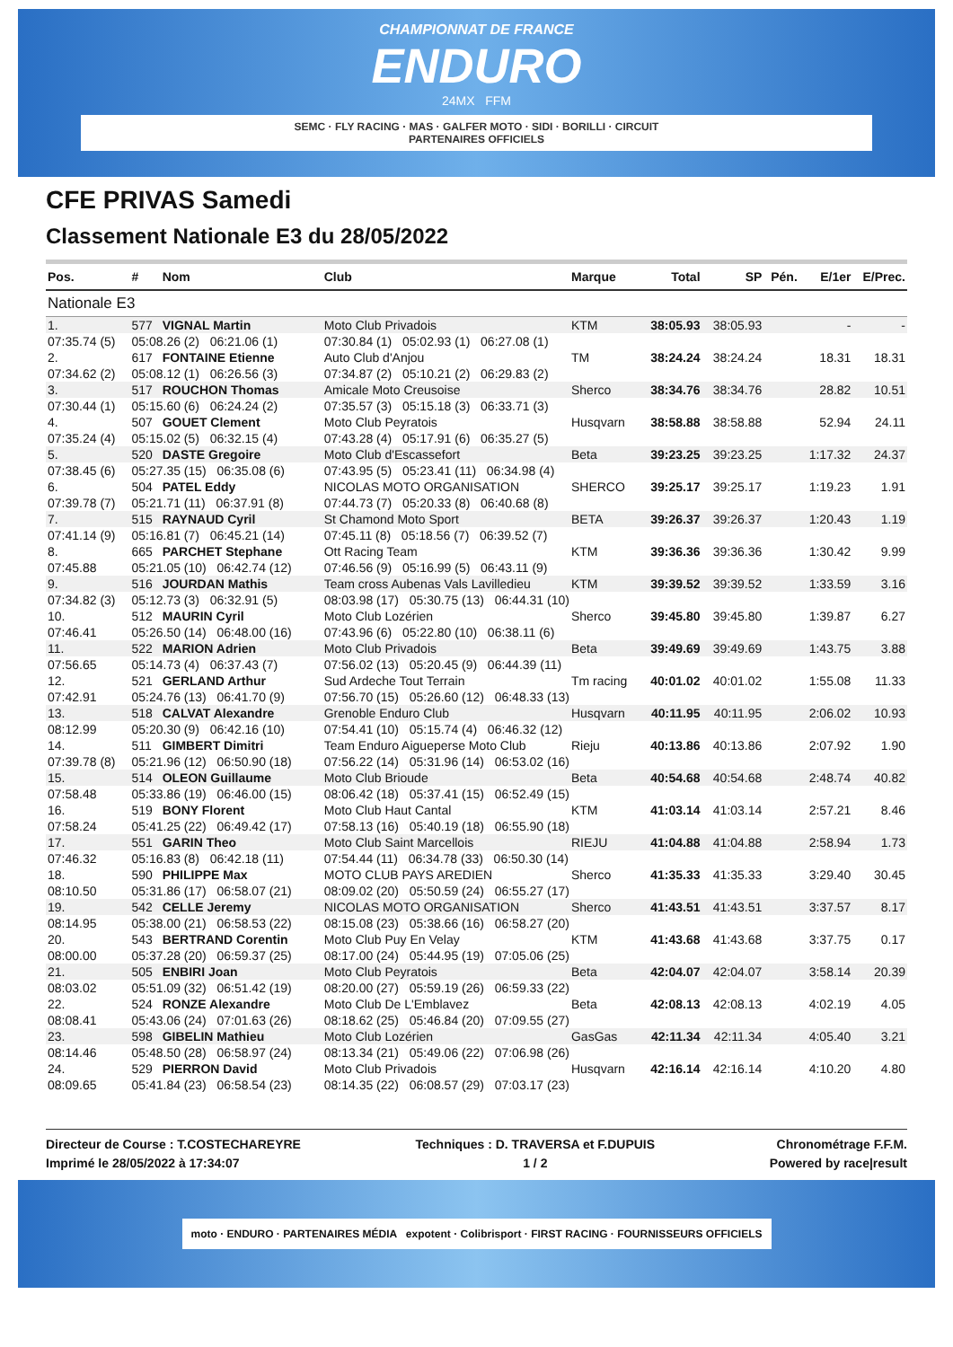CHAMPIONNAT DE FRANCE
ENDURO
24MX FFM
SEMC · FLY RACING · MAS · GALFER MOTO · SIDI · BORILLI · CIRCUIT
PARTENAIRES OFFICIELS
CFE PRIVAS Samedi
Classement Nationale E3 du 28/05/2022
| Pos. | # | Nom | Club | Marque | Total | SP | Pén. | E/1er | E/Prec. |
| --- | --- | --- | --- | --- | --- | --- | --- | --- | --- |
| Nationale E3 | | | | | | | | | |
| 1. | 577 | VIGNAL Martin | Moto Club Privadois | KTM | 38:05.93 | 38:05.93 | | - | - |
| 07:35.74 (5) | 05:08.26 (2) 06:21.06 (1) | | 07:30.84 (1) 05:02.93 (1) 06:27.08 (1) | | | | | | |
| 2. | 617 | FONTAINE Etienne | Auto Club d'Anjou | TM | 38:24.24 | 38:24.24 | | 18.31 | 18.31 |
| 07:34.62 (2) | 05:08.12 (1) 06:26.56 (3) | | 07:34.87 (2) 05:10.21 (2) 06:29.83 (2) | | | | | | |
| 3. | 517 | ROUCHON Thomas | Amicale Moto Creusoise | Sherco | 38:34.76 | 38:34.76 | | 28.82 | 10.51 |
| 07:30.44 (1) | 05:15.60 (6) 06:24.24 (2) | | 07:35.57 (3) 05:15.18 (3) 06:33.71 (3) | | | | | | |
| 4. | 507 | GOUET Clement | Moto Club Peyratois | Husqvarn | 38:58.88 | 38:58.88 | | 52.94 | 24.11 |
| 07:35.24 (4) | 05:15.02 (5) 06:32.15 (4) | | 07:43.28 (4) 05:17.91 (6) 06:35.27 (5) | | | | | | |
| 5. | 520 | DASTE Gregoire | Moto Club d'Escassefort | Beta | 39:23.25 | 39:23.25 | | 1:17.32 | 24.37 |
| 07:38.45 (6) | 05:27.35 (15) 06:35.08 (6) | | 07:43.95 (5) 05:23.41 (11) 06:34.98 (4) | | | | | | |
| 6. | 504 | PATEL Eddy | NICOLAS MOTO ORGANISATION | SHERCO | 39:25.17 | 39:25.17 | | 1:19.23 | 1.91 |
| 07:39.78 (7) | 05:21.71 (11) 06:37.91 (8) | | 07:44.73 (7) 05:20.33 (8) 06:40.68 (8) | | | | | | |
| 7. | 515 | RAYNAUD Cyril | St Chamond Moto Sport | BETA | 39:26.37 | 39:26.37 | | 1:20.43 | 1.19 |
| 07:41.14 (9) | 05:16.81 (7) 06:45.21 (14) | | 07:45.11 (8) 05:18.56 (7) 06:39.52 (7) | | | | | | |
| 8. | 665 | PARCHET Stephane | Ott Racing Team | KTM | 39:36.36 | 39:36.36 | | 1:30.42 | 9.99 |
| 07:45.88 | 05:21.05 (10) 06:42.74 (12) | | 07:46.56 (9) 05:16.99 (5) 06:43.11 (9) | | | | | | |
| 9. | 516 | JOURDAN Mathis | Team cross Aubenas Vals Lavilledieu | KTM | 39:39.52 | 39:39.52 | | 1:33.59 | 3.16 |
| 07:34.82 (3) | 05:12.73 (3) 06:32.91 (5) | | 08:03.98 (17) 05:30.75 (13) 06:44.31 (10) | | | | | | |
| 10. | 512 | MAURIN Cyril | Moto Club Lozérien | Sherco | 39:45.80 | 39:45.80 | | 1:39.87 | 6.27 |
| 07:46.41 | 05:26.50 (14) 06:48.00 (16) | | 07:43.96 (6) 05:22.80 (10) 06:38.11 (6) | | | | | | |
| 11. | 522 | MARION Adrien | Moto Club Privadois | Beta | 39:49.69 | 39:49.69 | | 1:43.75 | 3.88 |
| 07:56.65 | 05:14.73 (4) 06:37.43 (7) | | 07:56.02 (13) 05:20.45 (9) 06:44.39 (11) | | | | | | |
| 12. | 521 | GERLAND Arthur | Sud Ardeche Tout Terrain | Tm racing | 40:01.02 | 40:01.02 | | 1:55.08 | 11.33 |
| 07:42.91 | 05:24.76 (13) 06:41.70 (9) | | 07:56.70 (15) 05:26.60 (12) 06:48.33 (13) | | | | | | |
| 13. | 518 | CALVAT Alexandre | Grenoble Enduro Club | Husqvarn | 40:11.95 | 40:11.95 | | 2:06.02 | 10.93 |
| 08:12.99 | 05:20.30 (9) 06:42.16 (10) | | 07:54.41 (10) 05:15.74 (4) 06:46.32 (12) | | | | | | |
| 14. | 511 | GIMBERT Dimitri | Team Enduro Aigueperse Moto Club | Rieju | 40:13.86 | 40:13.86 | | 2:07.92 | 1.90 |
| 07:39.78 (8) | 05:21.96 (12) 06:50.90 (18) | | 07:56.22 (14) 05:31.96 (14) 06:53.02 (16) | | | | | | |
| 15. | 514 | OLEON Guillaume | Moto Club Brioude | Beta | 40:54.68 | 40:54.68 | | 2:48.74 | 40.82 |
| 07:58.48 | 05:33.86 (19) 06:46.00 (15) | | 08:06.42 (18) 05:37.41 (15) 06:52.49 (15) | | | | | | |
| 16. | 519 | BONY Florent | Moto Club Haut Cantal | KTM | 41:03.14 | 41:03.14 | | 2:57.21 | 8.46 |
| 07:58.24 | 05:41.25 (22) 06:49.42 (17) | | 07:58.13 (16) 05:40.19 (18) 06:55.90 (18) | | | | | | |
| 17. | 551 | GARIN Theo | Moto Club Saint Marcellois | RIEJU | 41:04.88 | 41:04.88 | | 2:58.94 | 1.73 |
| 07:46.32 | 05:16.83 (8) 06:42.18 (11) | | 07:54.44 (11) 06:34.78 (33) 06:50.30 (14) | | | | | | |
| 18. | 590 | PHILIPPE Max | MOTO CLUB PAYS AREDIEN | Sherco | 41:35.33 | 41:35.33 | | 3:29.40 | 30.45 |
| 08:10.50 | 05:31.86 (17) 06:58.07 (21) | | 08:09.02 (20) 05:50.59 (24) 06:55.27 (17) | | | | | | |
| 19. | 542 | CELLE Jeremy | NICOLAS MOTO ORGANISATION | Sherco | 41:43.51 | 41:43.51 | | 3:37.57 | 8.17 |
| 08:14.95 | 05:38.00 (21) 06:58.53 (22) | | 08:15.08 (23) 05:38.66 (16) 06:58.27 (20) | | | | | | |
| 20. | 543 | BERTRAND Corentin | Moto Club Puy En Velay | KTM | 41:43.68 | 41:43.68 | | 3:37.75 | 0.17 |
| 08:00.00 | 05:37.28 (20) 06:59.37 (25) | | 08:17.00 (24) 05:44.95 (19) 07:05.06 (25) | | | | | | |
| 21. | 505 | ENBIRI Joan | Moto Club Peyratois | Beta | 42:04.07 | 42:04.07 | | 3:58.14 | 20.39 |
| 08:03.02 | 05:51.09 (32) 06:51.42 (19) | | 08:20.00 (27) 05:59.19 (26) 06:59.33 (22) | | | | | | |
| 22. | 524 | RONZE Alexandre | Moto Club De L'Emblavez | Beta | 42:08.13 | 42:08.13 | | 4:02.19 | 4.05 |
| 08:08.41 | 05:43.06 (24) 07:01.63 (26) | | 08:18.62 (25) 05:46.84 (20) 07:09.55 (27) | | | | | | |
| 23. | 598 | GIBELIN Mathieu | Moto Club Lozérien | GasGas | 42:11.34 | 42:11.34 | | 4:05.40 | 3.21 |
| 08:14.46 | 05:48.50 (28) 06:58.97 (24) | | 08:13.34 (21) 05:49.06 (22) 07:06.98 (26) | | | | | | |
| 24. | 529 | PIERRON David | Moto Club Privadois | Husqvarn | 42:16.14 | 42:16.14 | | 4:10.20 | 4.80 |
| 08:09.65 | 05:41.84 (23) 06:58.54 (23) | | 08:14.35 (22) 06:08.57 (29) 07:03.17 (23) | | | | | | |
Directeur de Course : T.COSTECHAREYRE
Imprimé le 28/05/2022 à 17:34:07
Techniques : D. TRAVERSA et F.DUPUIS
1 / 2
Chronométrage F.F.M.
Powered by race|result
moto · ENDURO · PARTENAIRES MÉDIA expotent · Colibrisport · FIRST RACING · FOURNISSEURS OFFICIELS